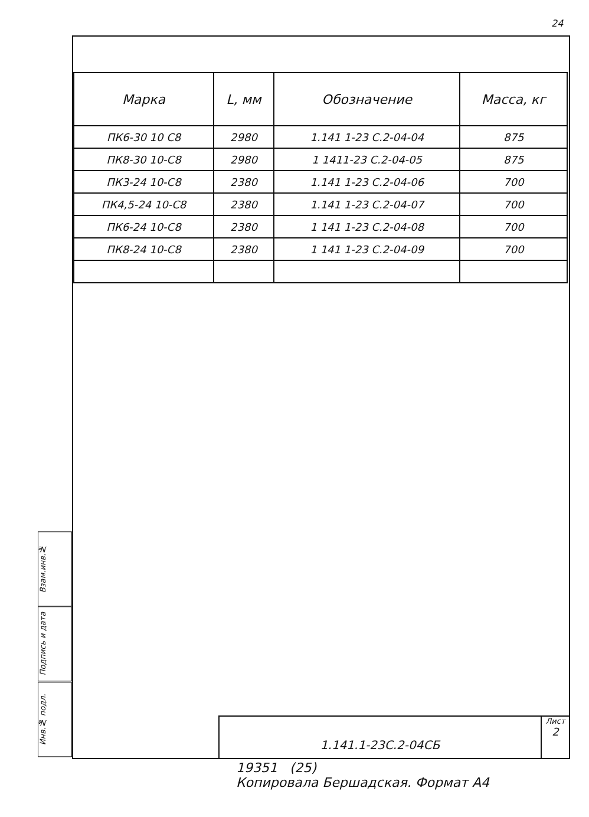24
| Марка | L, мм | Обозначение | Масса, кг |
| --- | --- | --- | --- |
| ПК6-30 10 С8 | 2980 | 1.141 1-23 С.2-04-04 | 875 |
| ПК8-30 10-С8 | 2980 | 1 1411-23 С.2-04-05 | 875 |
| ПК3-24 10-С8 | 2380 | 1.141 1-23 С.2-04-06 | 700 |
| ПК4,5-24 10-С8 | 2380 | 1.141 1-23 С.2-04-07 | 700 |
| ПК6-24 10-С8 | 2380 | 1 141 1-23 С.2-04-08 | 700 |
| ПК8-24 10-С8 | 2380 | 1 141 1-23 С.2-04-09 | 700 |
Взам.инв.№
Подпись и дата
Инв.№ подл.
1.141.1-23С.2-04СБ
Лист
2
19351 (25)
Копировала Бершадская. Формат А4